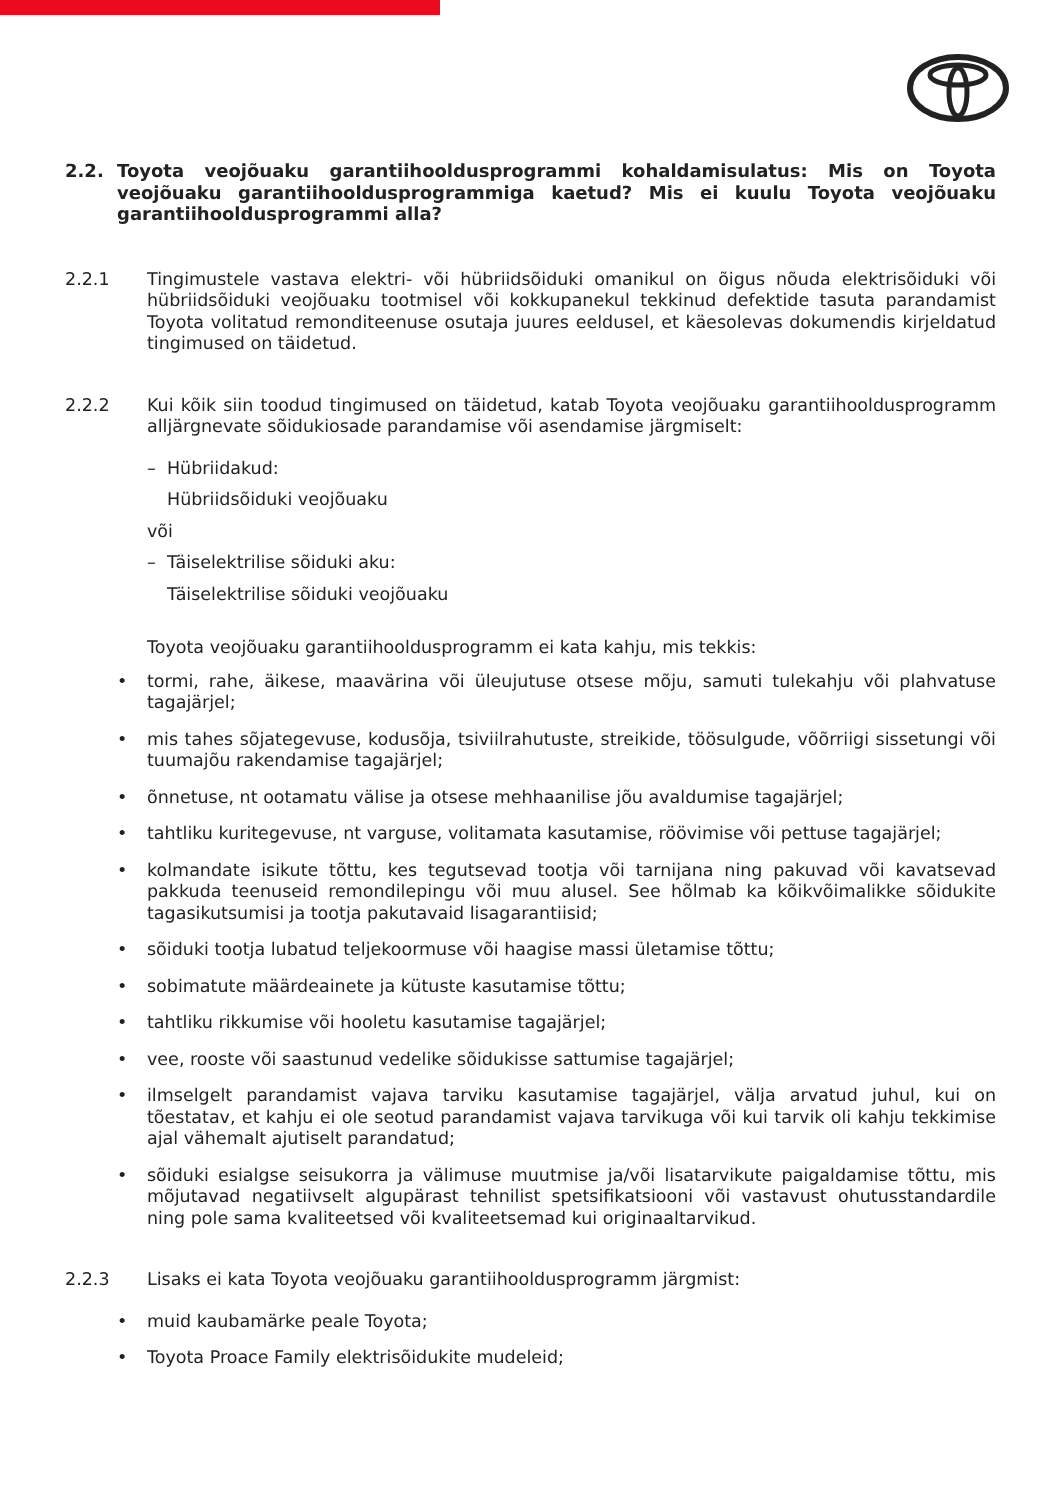2.2. Toyota veojõuaku garantiihooldusprogrammi kohaldamisulatus: Mis on Toyota veojõuaku garantiihooldusprogrammiga kaetud? Mis ei kuulu Toyota veojõuaku garantii­hooldusprogrammi alla?
2.2.1 Tingimustele vastava elektri- või hübriidsõiduki omanikul on õigus nõuda elektrisõiduki või hübriidsõiduki veojõuaku tootmisel või kokkupanekul tekkinud defektide tasuta parandamist Toyota volitatud remonditeenuse osutaja juures eeldusel, et käesolevas dokumendis kirjeldatud tingimused on täidetud.
2.2.2 Kui kõik siin toodud tingimused on täidetud, katab Toyota veojõuaku garantiihooldus­programm alljärgnevate sõidukiosade parandamise või asendamise järgmiselt:
– Hübriidakud:
Hübriidsõiduki veojõuaku
või
– Täiselektrilise sõiduki aku:
Täiselektrilise sõiduki veojõuaku
Toyota veojõuaku garantiihooldusprogramm ei kata kahju, mis tekkis:
• tormi, rahe, äikese, maavärina või üleujutuse otsese mõju, samuti tulekahju või plahvatuse tagajärjel;
• mis tahes sõjategevuse, kodusõja, tsiviilrahutuste, streikide, töösulgude, võõrriigi sissetungi või tuumajõu rakendamise tagajärjel;
• õnnetuse, nt ootamatu välise ja otsese mehhaanilise jõu avaldumise tagajärjel;
• tahtliku kuritegevuse, nt varguse, volitamata kasutamise, röövimise või pettuse tagajärjel;
• kolmandate isikute tõttu, kes tegutsevad tootja või tarnijana ning pakuvad või kavatsevad pakkuda teenuseid remondilepingu või muu alusel. See hõlmab ka kõikvõimalikke sõidukite tagasikutsumisi ja tootja pakutavaid lisagarantiisid;
• sõiduki tootja lubatud teljekoormuse või haagise massi ületamise tõttu;
• sobimatute määrdeainete ja kütuste kasutamise tõttu;
• tahtliku rikkumise või hooletu kasutamise tagajärjel;
• vee, rooste või saastunud vedelike sõidukisse sattumise tagajärjel;
• ilmselgelt parandamist vajava tarviku kasutamise tagajärjel, välja arvatud juhul, kui on tõestatav, et kahju ei ole seotud parandamist vajava tarvikuga või kui tarvik oli kahju tekkimise ajal vähemalt ajutiselt parandatud;
• sõiduki esialgse seisukorra ja välimuse muutmise ja/või lisatarvikute paigaldamise tõttu, mis mõjutavad negatiivselt algupärast tehnilist spetsifikatsiooni või vastavust ohutusstandardile ning pole sama kvaliteetsed või kvaliteetsemad kui originaaltarvikud.
2.2.3 Lisaks ei kata Toyota veojõuaku garantiihooldusprogramm järgmist:
• muid kaubamärke peale Toyota;
• Toyota Proace Family elektrisõidukite mudeleid;